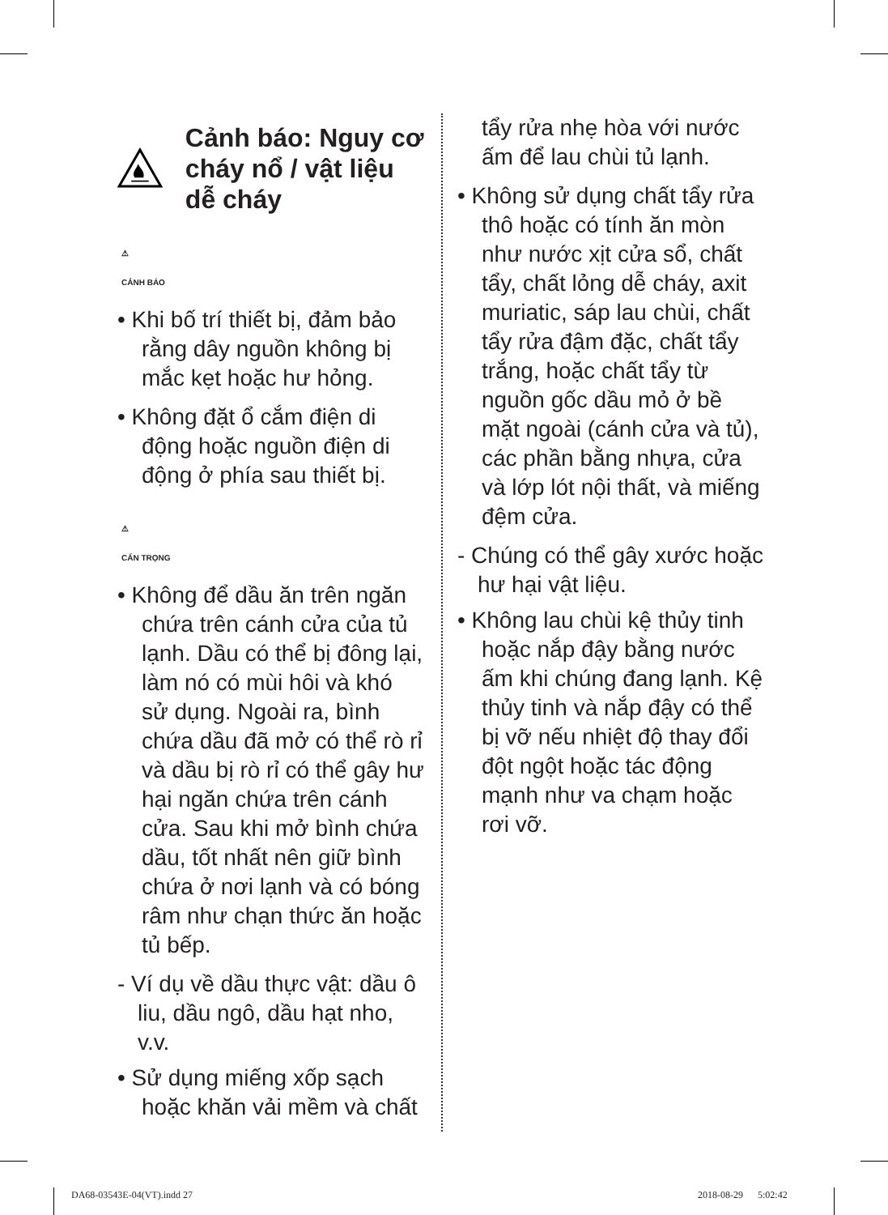Cảnh báo: Nguy cơ cháy nổ / vật liệu dễ cháy
⚠
CẢNH BÁO
• Khi bố trí thiết bị, đảm bảo rằng dây nguồn không bị mắc kẹt hoặc hư hỏng.
• Không đặt ổ cắm điện di động hoặc nguồn điện di động ở phía sau thiết bị.
⚠
CẨN TRỌNG
• Không để dầu ăn trên ngăn chứa trên cánh cửa của tủ lạnh. Dầu có thể bị đông lại, làm nó có mùi hôi và khó sử dụng. Ngoài ra, bình chứa dầu đã mở có thể rò rỉ và dầu bị rò rỉ có thể gây hư hại ngăn chứa trên cánh cửa. Sau khi mở bình chứa dầu, tốt nhất nên giữ bình chứa ở nơi lạnh và có bóng râm như chạn thức ăn hoặc tủ bếp.
- Ví dụ về dầu thực vật: dầu ô liu, dầu ngô, dầu hạt nho, v.v.
• Sử dụng miếng xốp sạch hoặc khăn vải mềm và chất
tẩy rửa nhẹ hòa với nước ấm để lau chùi tủ lạnh.
• Không sử dụng chất tẩy rửa thô hoặc có tính ăn mòn như nước xịt cửa sổ, chất tẩy, chất lỏng dễ cháy, axit muriatic, sáp lau chùi, chất tẩy rửa đậm đặc, chất tẩy trắng, hoặc chất tẩy từ nguồn gốc dầu mỏ ở bề mặt ngoài (cánh cửa và tủ), các phần bằng nhựa, cửa và lớp lót nội thất, và miếng đệm cửa.
- Chúng có thể gây xước hoặc hư hại vật liệu.
• Không lau chùi kệ thủy tinh hoặc nắp đậy bằng nước ấm khi chúng đang lạnh. Kệ thủy tinh và nắp đậy có thể bị vỡ nếu nhiệt độ thay đổi đột ngột hoặc tác động mạnh như va chạm hoặc rơi vỡ.
DA68-03543E-04(VT).indd 27 2018-08-29 5:02:42